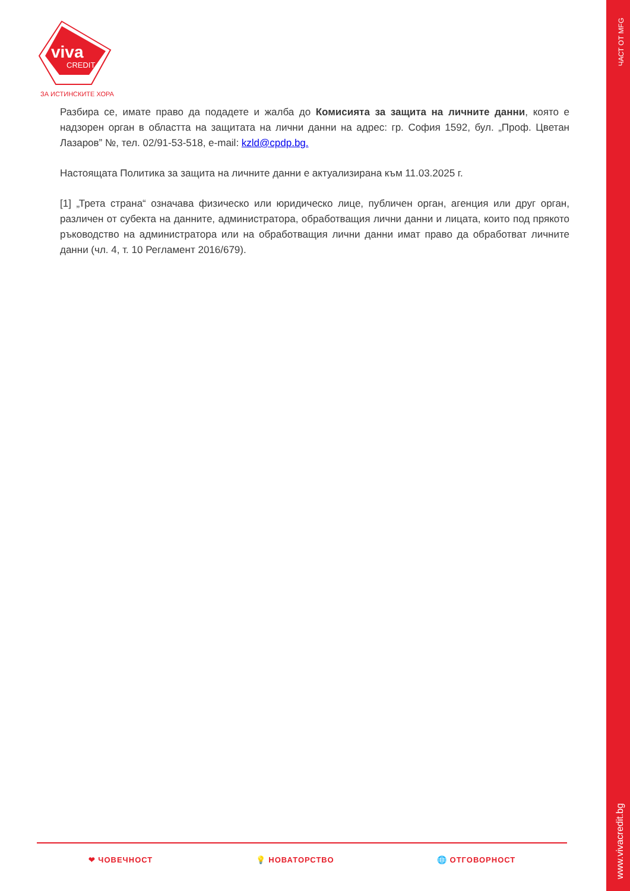viva
CREDIT
ЗА ИСТИНСКИТЕ ХОРА
ЧАСТ ОТ MFG
Разбира се, имате право да подадете и жалба до Комисията за защита на личните данни, която е надзорен орган в областта на защитата на лични данни на адрес: гр. София 1592, бул. „Проф. Цветан Лазаров” №, тел. 02/91-53-518, e-mail: kzld@cpdp.bg.
Настоящата Политика за защита на личните данни е актуализирана към 11.03.2025 г.
[1] „Трета страна“ означава физическо или юридическо лице, публичен орган, агенция или друг орган, различен от субекта на данните, администратора, обработващия лични данни и лицата, които под прякото ръководство на администратора или на обработващия лични данни имат право да обработват личните данни (чл. 4, т. 10 Регламент 2016/679).
❤ ЧОВЕЧНОСТ 💡 НОВАТОРСТВО 🌐 ОТГОВОРНОСТ
www.vivacredit.bg